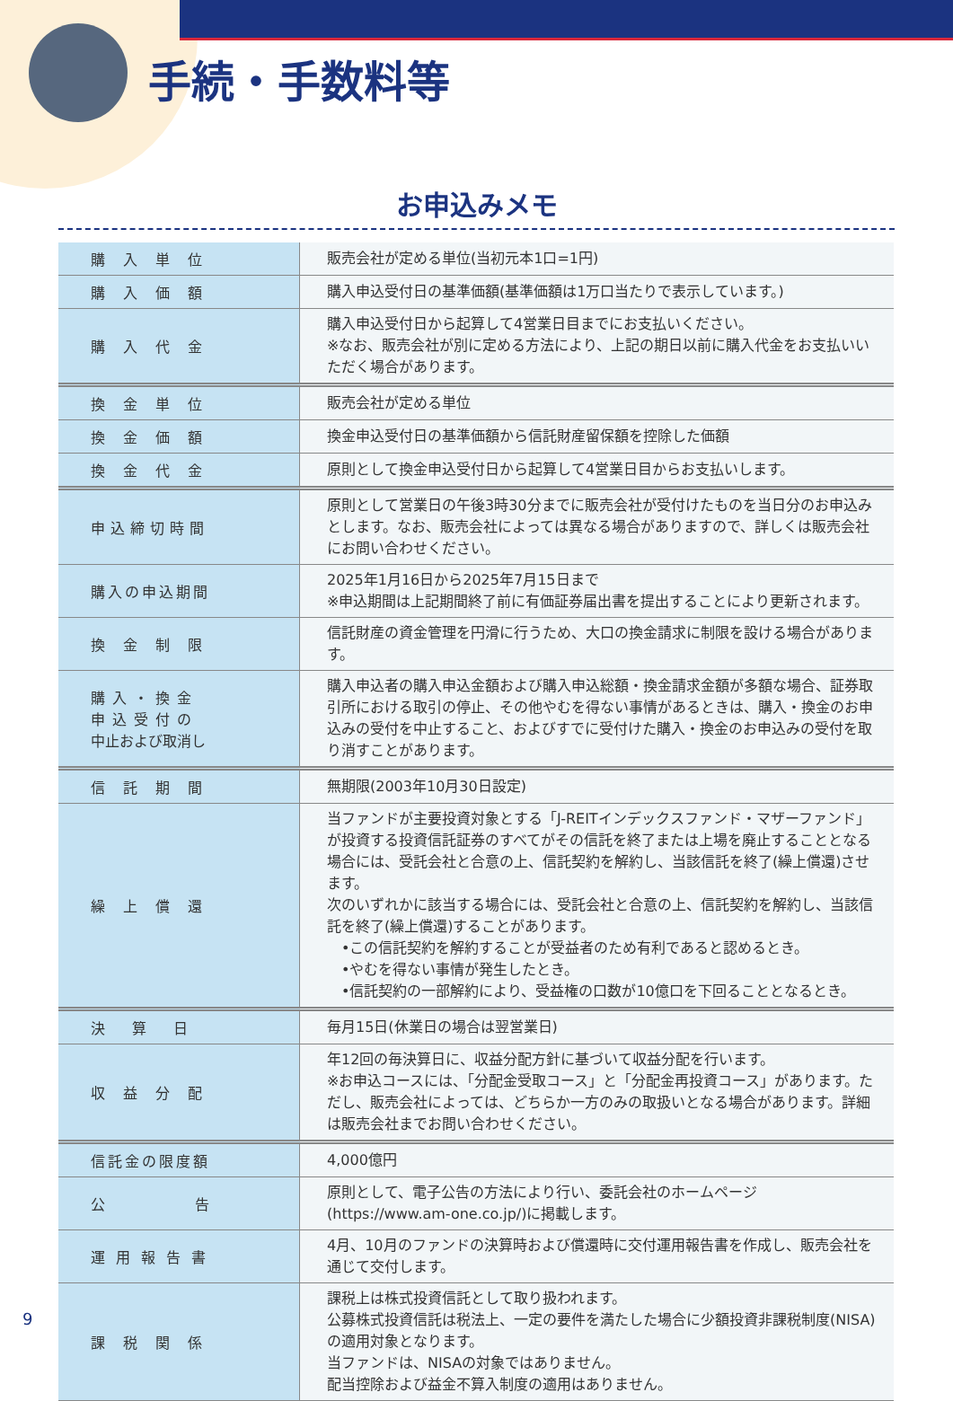手続・手数料等
お申込みメモ
| 購入単位 | 販売会社が定める単位(当初元本1口=1円) |
| 購入価額 | 購入申込受付日の基準価額(基準価額は1万口当たりで表示しています。) |
| 購入代金 | 購入申込受付日から起算して4営業日目までにお支払いください。 ※なお、販売会社が別に定める方法により、上記の期日以前に購入代金をお支払いいただく場合があります。 |
| 換金単位 | 販売会社が定める単位 |
| 換金価額 | 換金申込受付日の基準価額から信託財産留保額を控除した価額 |
| 換金代金 | 原則として換金申込受付日から起算して4営業日目からお支払いします。 |
| 申込締切時間 | 原則として営業日の午後3時30分までに販売会社が受付けたものを当日分のお申込みとします。なお、販売会社によっては異なる場合がありますので、詳しくは販売会社にお問い合わせください。 |
| 購入の申込期間 | 2025年1月16日から2025年7月15日まで ※申込期間は上記期間終了前に有価証券届出書を提出することにより更新されます。 |
| 換金制限 | 信託財産の資金管理を円滑に行うため、大口の換金請求に制限を設ける場合があります。 |
| 購入・換金 申込受付の 中止および取消し | 購入申込者の購入申込金額および購入申込総額・換金請求金額が多額な場合、証券取引所における取引の停止、その他やむを得ない事情があるときは、購入・換金のお申込みの受付を中止すること、およびすでに受付けた購入・換金のお申込みの受付を取り消すことがあります。 |
| 信託期間 | 無期限(2003年10月30日設定) |
| 繰上償還 | 当ファンドが主要投資対象とする「J-REITインデックスファンド・マザーファンド」が投資する投資信託証券のすべてがその信託を終了または上場を廃止することとなる場合には、受託会社と合意の上、信託契約を解約し、当該信託を終了(繰上償還)させます。 次のいずれかに該当する場合には、受託会社と合意の上、信託契約を解約し、当該信託を終了(繰上償還)することがあります。 •この信託契約を解約することが受益者のため有利であると認めるとき。 •やむを得ない事情が発生したとき。 •信託契約の一部解約により、受益権の口数が10億口を下回ることとなるとき。 |
| 決算日 | 毎月15日(休業日の場合は翌営業日) |
| 収益分配 | 年12回の毎決算日に、収益分配方針に基づいて収益分配を行います。 ※お申込コースには、「分配金受取コース」と「分配金再投資コース」があります。ただし、販売会社によっては、どちらか一方のみの取扱いとなる場合があります。詳細は販売会社までお問い合わせください。 |
| 信託金の限度額 | 4,000億円 |
| 公告 | 原則として、電子公告の方法により行い、委託会社のホームページ(https://www.am-one.co.jp/)に掲載します。 |
| 運用報告書 | 4月、10月のファンドの決算時および償還時に交付運用報告書を作成し、販売会社を通じて交付します。 |
| 課税関係 | 課税上は株式投資信託として取り扱われます。 公募株式投資信託は税法上、一定の要件を満たした場合に少額投資非課税制度(NISA)の適用対象となります。 当ファンドは、NISAの対象ではありません。 配当控除および益金不算入制度の適用はありません。 |
9